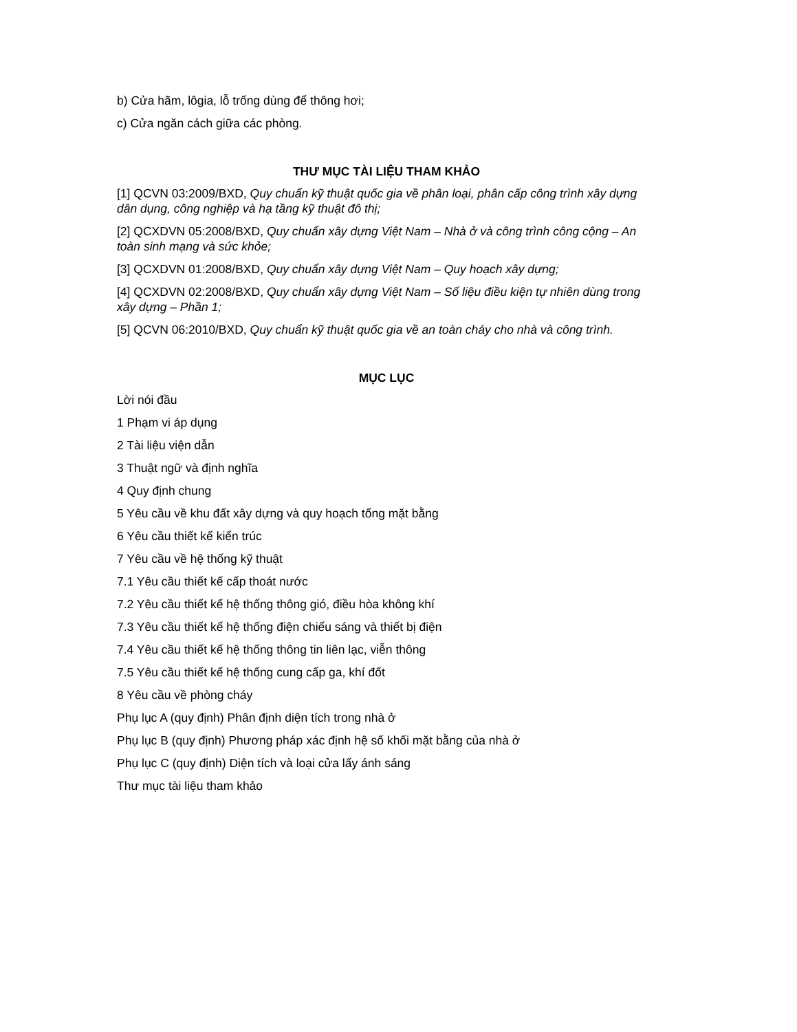b) Cửa hãm, lôgia, lỗ trống dùng để thông hơi;
c) Cửa ngăn cách giữa các phòng.
THƯ MỤC TÀI LIỆU THAM KHẢO
[1] QCVN 03:2009/BXD, Quy chuẩn kỹ thuật quốc gia về phân loại, phân cấp công trình xây dựng dân dụng, công nghiệp và hạ tầng kỹ thuật đô thị;
[2] QCXDVN 05:2008/BXD, Quy chuẩn xây dựng Việt Nam – Nhà ở và công trình công cộng – An toàn sinh mạng và sức khỏe;
[3] QCXDVN 01:2008/BXD, Quy chuẩn xây dựng Việt Nam – Quy hoạch xây dựng;
[4] QCXDVN 02:2008/BXD, Quy chuẩn xây dựng Việt Nam – Số liệu điều kiện tự nhiên dùng trong xây dựng – Phần 1;
[5] QCVN 06:2010/BXD, Quy chuẩn kỹ thuật quốc gia về an toàn cháy cho nhà và công trình.
MỤC LỤC
Lời nói đầu
1 Phạm vi áp dụng
2 Tài liệu viện dẫn
3 Thuật ngữ và định nghĩa
4 Quy định chung
5 Yêu cầu về khu đất xây dựng và quy hoạch tổng mặt bằng
6 Yêu cầu thiết kế kiến trúc
7 Yêu cầu về hệ thống kỹ thuật
7.1 Yêu cầu thiết kế cấp thoát nước
7.2 Yêu cầu thiết kế hệ thống thông gió, điều hòa không khí
7.3 Yêu cầu thiết kế hệ thống điện chiếu sáng và thiết bị điện
7.4 Yêu cầu thiết kế hệ thống thông tin liên lạc, viễn thông
7.5 Yêu cầu thiết kế hệ thống cung cấp ga, khí đốt
8 Yêu cầu về phòng cháy
Phụ lục A (quy định) Phân định diện tích trong nhà ở
Phụ lục B (quy định) Phương pháp xác định hệ số khối mặt bằng của nhà ở
Phụ lục C (quy định) Diện tích và loại cửa lấy ánh sáng
Thư mục tài liệu tham khảo